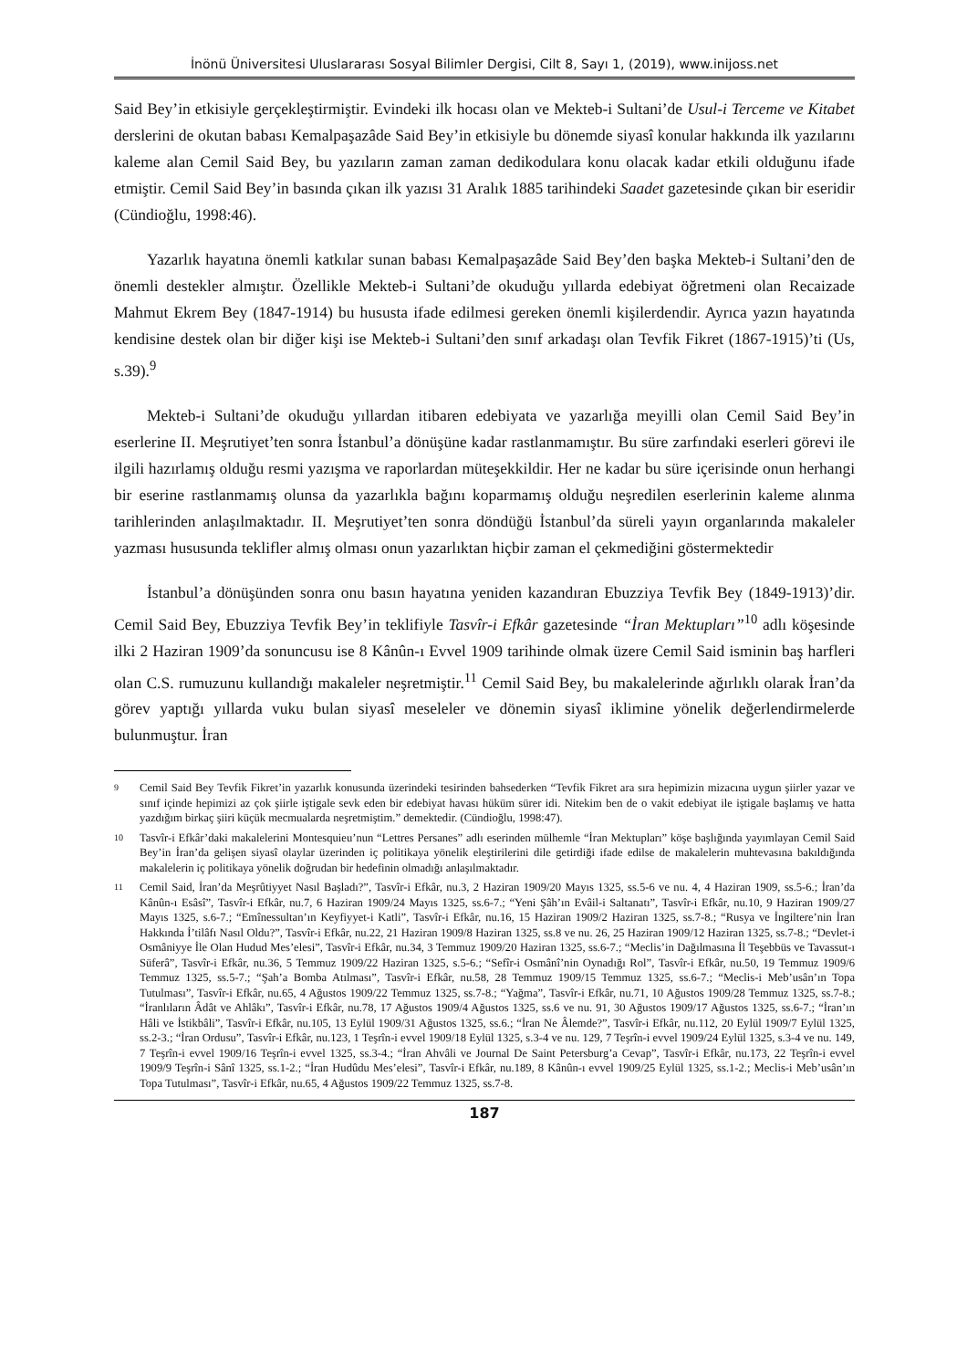İnönü Üniversitesi Uluslararası Sosyal Bilimler Dergisi, Cilt 8, Sayı 1, (2019), www.inijoss.net
Said Bey’in etkisiyle gerçekleştirmiştir. Evindeki ilk hocası olan ve Mekteb-i Sultani’de Usul-i Terceme ve Kitabet derslerini de okutan babası Kemalpaşazâde Said Bey’in etkisiyle bu dönemde siyasî konular hakkında ilk yazılarını kaleme alan Cemil Said Bey, bu yazıların zaman zaman dedikodulara konu olacak kadar etkili olduğunu ifade etmiştir. Cemil Said Bey’in basında çıkan ilk yazısı 31 Aralık 1885 tarihindeki Saadet gazetesinde çıkan bir eseridir (Cündioğlu, 1998:46).
Yazarlık hayatına önemli katkılar sunan babası Kemalpaşazâde Said Bey’den başka Mekteb-i Sultani’den de önemli destekler almıştır. Özellikle Mekteb-i Sultani’de okuduğu yıllarda edebiyat öğretmeni olan Recaizade Mahmut Ekrem Bey (1847-1914) bu hususta ifade edilmesi gereken önemli kişilerdendir. Ayrıca yazın hayatında kendisine destek olan bir diğer kişi ise Mekteb-i Sultani’den sınıf arkadaşı olan Tevfik Fikret (1867-1915)’ti (Us, s.39).<sup>9</sup>
Mekteb-i Sultani’de okuduğu yıllardan itibaren edebiyata ve yazarlığa meyilli olan Cemil Said Bey’in eserlerine II. Meşrutiyet’ten sonra İstanbul’a dönüşüne kadar rastlanmamıştır. Bu süre zarfındaki eserleri görevi ile ilgili hazırlamış olduğu resmi yazışma ve raporlardan müteşekkildir. Her ne kadar bu süre içerisinde onun herhangi bir eserine rastlanmamış olunsa da yazarlıkla bağını koparmamış olduğu neşredilen eserlerinin kaleme alınma tarihlerinden anlaşılmaktadır. II. Meşrutiyet’ten sonra döndüğü İstanbul’da süreli yayın organlarında makaleler yazması hususunda teklifler almış olması onun yazarlıktan hiçbir zaman el çekmediğini göstermektedir
İstanbul’a dönüşünden sonra onu basın hayatına yeniden kazandıran Ebuzziya Tevfik Bey (1849-1913)’dir. Cemil Said Bey, Ebuzziya Tevfik Bey’in teklifiyle Tasvîr-i Efkâr gazetesinde “İran Mektupları”<sup>10</sup> adlı köşesinde ilki 2 Haziran 1909’da sonuncusu ise 8 Kânûn-ı Evvel 1909 tarihinde olmak üzere Cemil Said isminin baş harfleri olan C.S. rumuzunu kullandığı makaleler neşretmiştir.<sup>11</sup> Cemil Said Bey, bu makalelerinde ağırlıklı olarak İran’da görev yaptığı yıllarda vuku bulan siyasî meseleler ve dönemin siyasî iklimine yönelik değerlendirmelerde bulunmuştur. İran
9 Cemil Said Bey Tevfik Fikret’in yazarlık konusunda üzerindeki tesirinden bahsederken “Tevfik Fikret ara sıra hepimizin mizacına uygun şiirler yazar ve sınıf içinde hepimizi az çok şiirle iştigale sevk eden bir edebiyat havası hüküm sürer idi. Nitekim ben de o vakit edebiyat ile iştigale başlamış ve hatta yazdığım birkaç şiiri küçük mecmualarda neşretmiştim.” demektedir. (Cündioğlu, 1998:47).
10 Tasvîr-i Efkâr’daki makalelerini Montesquieu’nun “Lettres Persanes” adlı eserinden mülhemle “İran Mektupları” köşe başlığında yayımlayan Cemil Said Bey’in İran’da gelişen siyasî olaylar üzerinden iç politikaya yönelik eleştirilerini dile getirdiği ifade edilse de makalelerin muhtevasına bakıldığında makalelerin iç politikaya yönelik doğrudan bir hedefinin olmadığı anlaşılmaktadır.
11 Cemil Said, İran’da Meşrûtiyyet Nasıl Başladı?”, Tasvîr-i Efkâr, nu.3, 2 Haziran 1909/20 Mayıs 1325, ss.5-6 ve nu. 4, 4 Haziran 1909, ss.5-6.; İran’da Kânûn-ı Esâsî”, Tasvîr-i Efkâr, nu.7, 6 Haziran 1909/24 Mayıs 1325, ss.6-7.; “Yeni Şâh’ın Evâil-i Saltanatı”, Tasvîr-i Efkâr, nu.10, 9 Haziran 1909/27 Mayıs 1325, s.6-7.; “Emînessultan’ın Keyfiyyet-i Katli”, Tasvîr-i Efkâr, nu.16, 15 Haziran 1909/2 Haziran 1325, ss.7-8.; “Rusya ve İngiltere’nin İran Hakkında İ’tilâfı Nasıl Oldu?”, Tasvîr-i Efkâr, nu.22, 21 Haziran 1909/8 Haziran 1325, ss.8 ve nu. 26, 25 Haziran 1909/12 Haziran 1325, ss.7-8.; “Devlet-i Osmâniyye İle Olan Hudud Mes’elesi”, Tasvîr-i Efkâr, nu.34, 3 Temmuz 1909/20 Haziran 1325, ss.6-7.; “Meclis’in Dağılmasına İl Teşebbüs ve Tavassut-ı Süferâ”, Tasvîr-i Efkâr, nu.36, 5 Temmuz 1909/22 Haziran 1325, s.5-6.; “Sefîr-i Osmânî’nin Oynadığı Rol”, Tasvîr-i Efkâr, nu.50, 19 Temmuz 1909/6 Temmuz 1325, ss.5-7.; “Şah’a Bomba Atılması”, Tasvîr-i Efkâr, nu.58, 28 Temmuz 1909/15 Temmuz 1325, ss.6-7.; “Meclis-i Meb’usân’ın Topa Tutulması”, Tasvîr-i Efkâr, nu.65, 4 Ağustos 1909/22 Temmuz 1325, ss.7-8.; “Yağma”, Tasvîr-i Efkâr, nu.71, 10 Ağustos 1909/28 Temmuz 1325, ss.7-8.; “İranlıların Âdât ve Ahlâkı”, Tasvîr-i Efkâr, nu.78, 17 Ağustos 1909/4 Ağustos 1325, ss.6 ve nu. 91, 30 Ağustos 1909/17 Ağustos 1325, ss.6-7.; “İran’ın Hâli ve İstikbâli”, Tasvîr-i Efkâr, nu.105, 13 Eylül 1909/31 Ağustos 1325, ss.6.; “İran Ne Âlemde?”, Tasvîr-i Efkâr, nu.112, 20 Eylül 1909/7 Eylül 1325, ss.2-3.; “İran Ordusu”, Tasvîr-i Efkâr, nu.123, 1 Teşrîn-i evvel 1909/18 Eylül 1325, s.3-4 ve nu. 129, 7 Teşrîn-i evvel 1909/24 Eylül 1325, s.3-4 ve nu. 149, 7 Teşrîn-i evvel 1909/16 Teşrîn-i evvel 1325, ss.3-4.; “İran Ahvâli ve Journal De Saint Petersburg’a Cevap”, Tasvîr-i Efkâr, nu.173, 22 Teşrîn-i evvel 1909/9 Teşrîn-i Sânî 1325, ss.1-2.; “İran Hudûdu Mes’elesi”, Tasvîr-i Efkâr, nu.189, 8 Kânûn-ı evvel 1909/25 Eylül 1325, ss.1-2.; Meclis-i Meb’usân’ın Topa Tutulması”, Tasvîr-i Efkâr, nu.65, 4 Ağustos 1909/22 Temmuz 1325, ss.7-8.
187